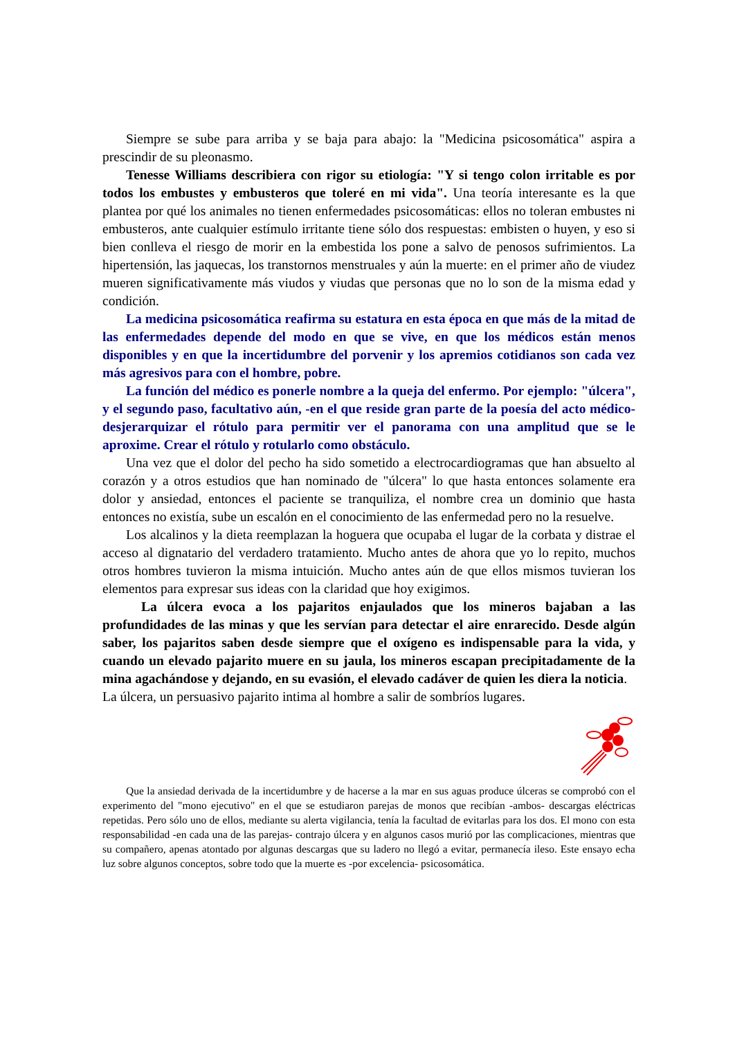Siempre se sube para arriba y se baja para abajo: la "Medicina psicosomática" aspira a prescindir de su pleonasmo.
Tenesse Williams describiera con rigor su etiología: "Y si tengo colon irritable es por todos los embustes y embusteros que toleré en mi vida". Una teoría interesante es la que plantea por qué los animales no tienen enfermedades psicosomáticas: ellos no toleran embustes ni embusteros, ante cualquier estímulo irritante tiene sólo dos respuestas: embisten o huyen, y eso si bien conlleva el riesgo de morir en la embestida los pone a salvo de penosos sufrimientos. La hipertensión, las jaquecas, los transtornos menstruales y aún la muerte: en el primer año de viudez mueren significativamente más viudos y viudas que personas que no lo son de la misma edad y condición.
La medicina psicosomática reafirma su estatura en esta época en que más de la mitad de las enfermedades depende del modo en que se vive, en que los médicos están menos disponibles y en que la incertidumbre del porvenir y los apremios cotidianos son cada vez más agresivos para con el hombre, pobre.
La función del médico es ponerle nombre a la queja del enfermo. Por ejemplo: "úlcera", y el segundo paso, facultativo aún, -en el que reside gran parte de la poesía del acto médico- desjerarquizar el rótulo para permitir ver el panorama con una amplitud que se le aproxime. Crear el rótulo y rotularlo como obstáculo.
Una vez que el dolor del pecho ha sido sometido a electrocardiogramas que han absuelto al corazón y a otros estudios que han nominado de "úlcera" lo que hasta entonces solamente era dolor y ansiedad, entonces el paciente se tranquiliza, el nombre crea un dominio que hasta entonces no existía, sube un escalón en el conocimiento de las enfermedad pero no la resuelve.
Los alcalinos y la dieta reemplazan la hoguera que ocupaba el lugar de la corbata y distrae el acceso al dignatario del verdadero tratamiento. Mucho antes de ahora que yo lo repito, muchos otros hombres tuvieron la misma intuición. Mucho antes aún de que ellos mismos tuvieran los elementos para expresar sus ideas con la claridad que hoy exigimos.
La úlcera evoca a los pajaritos enjaulados que los mineros bajaban a las profundidades de las minas y que les servían para detectar el aire enrarecido. Desde algún saber, los pajaritos saben desde siempre que el oxígeno es indispensable para la vida, y cuando un elevado pajarito muere en su jaula, los mineros escapan precipitadamente de la mina agachándose y dejando, en su evasión, el elevado cadáver de quien les diera la noticia.
La úlcera, un persuasivo pajarito intima al hombre a salir de sombríos lugares.
Que la ansiedad derivada de la incertidumbre y de hacerse a la mar en sus aguas produce úlceras se comprobó con el experimento del "mono ejecutivo" en el que se estudiaron parejas de monos que recibían -ambos- descargas eléctricas repetidas. Pero sólo uno de ellos, mediante su alerta vigilancia, tenía la facultad de evitarlas para los dos. El mono con esta responsabilidad -en cada una de las parejas- contrajo úlcera y en algunos casos murió por las complicaciones, mientras que su compañero, apenas atontado por algunas descargas que su ladero no llegó a evitar, permanecía ileso. Este ensayo echa luz sobre algunos conceptos, sobre todo que la muerte es -por excelencia- psicosomática.